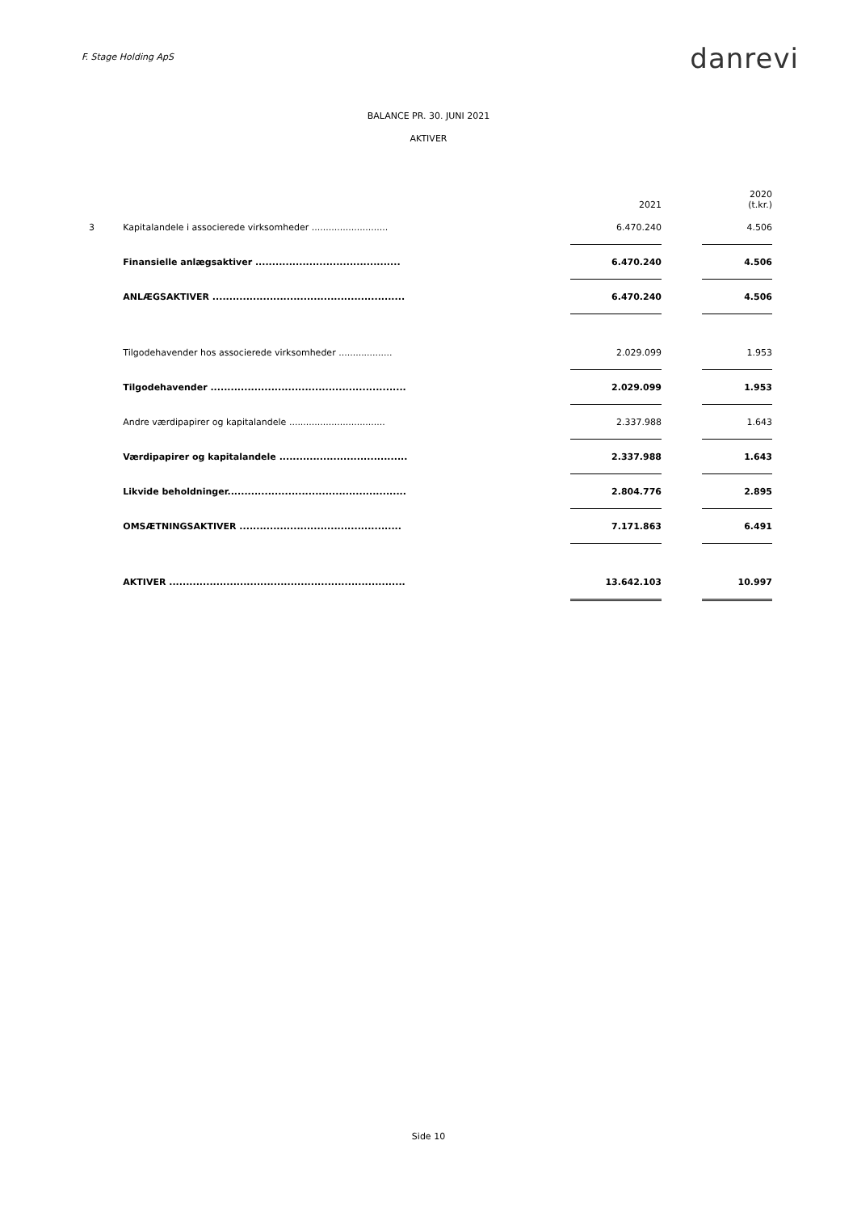F. Stage Holding ApS
danrevi
BALANCE PR. 30. JUNI 2021
AKTIVER
| | | | 2021 | | 2020 (t.kr.) |
| 3 | Kapitalandele i associerede virksomheder ........................... | | 6.470.240 | | 4.506 |
| | Finansielle anlægsaktiver ........................................... | | 6.470.240 | | 4.506 |
| | ANLÆGSAKTIVER ......................................................... | | 6.470.240 | | 4.506 |
| | Tilgodehavender hos associerede virksomheder ................... | | 2.029.099 | | 1.953 |
| | Tilgodehavender .......................................................... | | 2.029.099 | | 1.953 |
| | Andre værdipapirer og kapitalandele .................................. | | 2.337.988 | | 1.643 |
| | Værdipapirer og kapitalandele ...................................... | | 2.337.988 | | 1.643 |
| | Likvide beholdninger..................................................... | | 2.804.776 | | 2.895 |
| | OMSÆTNINGSAKTIVER ................................................ | | 7.171.863 | | 6.491 |
| | AKTIVER ...................................................................... | | 13.642.103 | | 10.997 |
Side 10